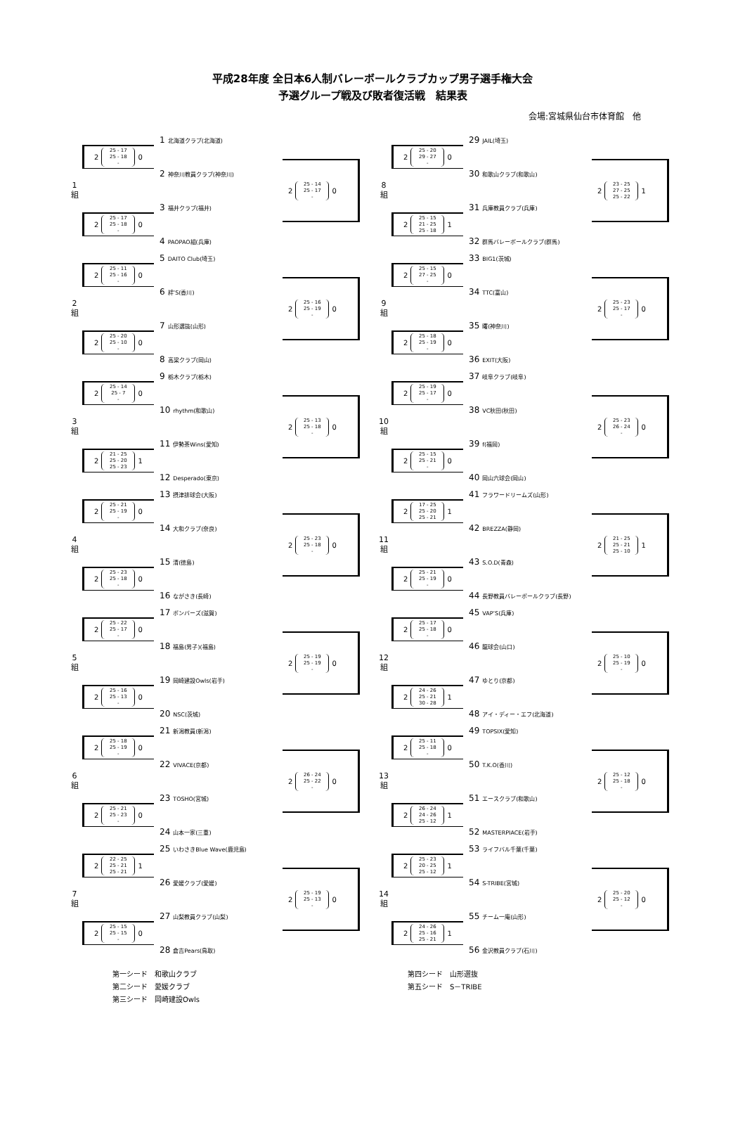平成28年度 全日本6人制バレーボールクラブカップ男子選手権大会
予選グループ戦及び敗者復活戦　結果表
会場:宮城県仙台市体育館　他
1
組
2 25 - 17
25 - 18
- 0
1 北海道クラブ(北海道)
2 神奈川教員クラブ(神奈川)
2 25 - 14
25 - 17
- 0
2 25 - 17
25 - 18
- 0
3 福井クラブ(福井)
4 PAOPAO組(兵庫)
2
組
2 25 - 11
25 - 16
- 0
5 DAITO Club(埼玉)
6 絆’S(香川)
2 25 - 16
25 - 19
- 0
2 25 - 20
25 - 10
- 0
7 山形選抜(山形)
8 高梁クラブ(岡山)
3
組
2 25 - 14
25 - 7
- 0
9 栃木クラブ(栃木)
10 rhythm(和歌山)
2 25 - 13
25 - 18
- 0
2 21 - 25
25 - 20
25 - 23 1
11 伊勢茶Wins(愛知)
12 Desperado(東京)
4
組
2 25 - 21
25 - 19
- 0
13 摂津排球会(大阪)
14 大和クラブ(奈良)
2 25 - 23
25 - 18
- 0
2 25 - 23
25 - 18
- 0
15 清(徳島)
16 ながさき(長崎)
5
組
2 25 - 22
25 - 17
- 0
17 ボンバーズ(滋賀)
18 福島(男子)(福島)
2 25 - 19
25 - 19
- 0
2 25 - 16
25 - 13
- 0
19 岡崎建設Owls(岩手)
20 NSC(茨城)
6
組
2 25 - 18
25 - 19
- 0
21 新潟教員(新潟)
22 VIVACE(京都)
2 26 - 24
25 - 22
- 0
2 25 - 21
25 - 23
- 0
23 TOSHO(宮城)
24 山本一家(三重)
7
組
2 22 - 25
25 - 21
25 - 21 1
25 いわさきBlue Wave(鹿児島)
26 愛媛クラブ(愛媛)
2 25 - 19
25 - 13
- 0
2 25 - 15
25 - 15
- 0
27 山梨教員クラブ(山梨)
28 倉吉Pears(鳥取)
8
組
2 25 - 20
29 - 27
- 0
29 JAIL(埼玉)
30 和歌山クラブ(和歌山)
2 23 - 25
27 - 25
25 - 22 1
2 25 - 15
21 - 25
25 - 18 1
31 兵庫教員クラブ(兵庫)
32 群馬バレーボールクラブ(群馬)
9
組
2 25 - 15
27 - 25
- 0
33 BIG1(茨城)
34 TTC(富山)
2 25 - 23
25 - 17
- 0
2 25 - 18
25 - 19
- 0
35 曙(神奈川)
36 EXIT(大阪)
10
組
2 25 - 19
25 - 17
- 0
37 岐阜クラブ(岐阜)
38 VC秋田(秋田)
2 25 - 23
26 - 24
- 0
2 25 - 15
25 - 21
- 0
39 f(福岡)
40 岡山六球会(岡山)
11
組
2 17 - 25
25 - 20
25 - 21 1
41 フラワードリームズ(山形)
42 BREZZA(静岡)
2 21 - 25
25 - 21
25 - 10 1
2 25 - 21
25 - 19
- 0
43 S.O.D(青森)
44 長野教員バレーボールクラブ(長野)
12
組
2 25 - 17
25 - 18
- 0
45 VAP’S(兵庫)
46 龍球会(山口)
2 25 - 10
25 - 19
- 0
2 24 - 26
25 - 21
30 - 28 1
47 ゆとり(京都)
48 アイ・ディー・エフ(北海道)
13
組
2 25 - 11
25 - 18
- 0
49 TOPSIX(愛知)
50 T.K.O(香川)
2 25 - 12
25 - 18
- 0
2 26 - 24
24 - 26
25 - 12 1
51 エースクラブ(和歌山)
52 MASTERPIACE(岩手)
14
組
2 25 - 23
20 - 25
25 - 12 1
53 ライフバル千葉(千葉)
54 S-TRIBE(宮城)
2 25 - 20
25 - 12
- 0
2 24 - 26
25 - 16
25 - 21 1
55 チーム一庵(山形)
56 金沢教員クラブ(石川)
第一シード　和歌山クラブ
第二シード　愛媛クラブ
第三シード　岡崎建設Owls
第四シード　山形選抜
第五シード　S－TRIBE